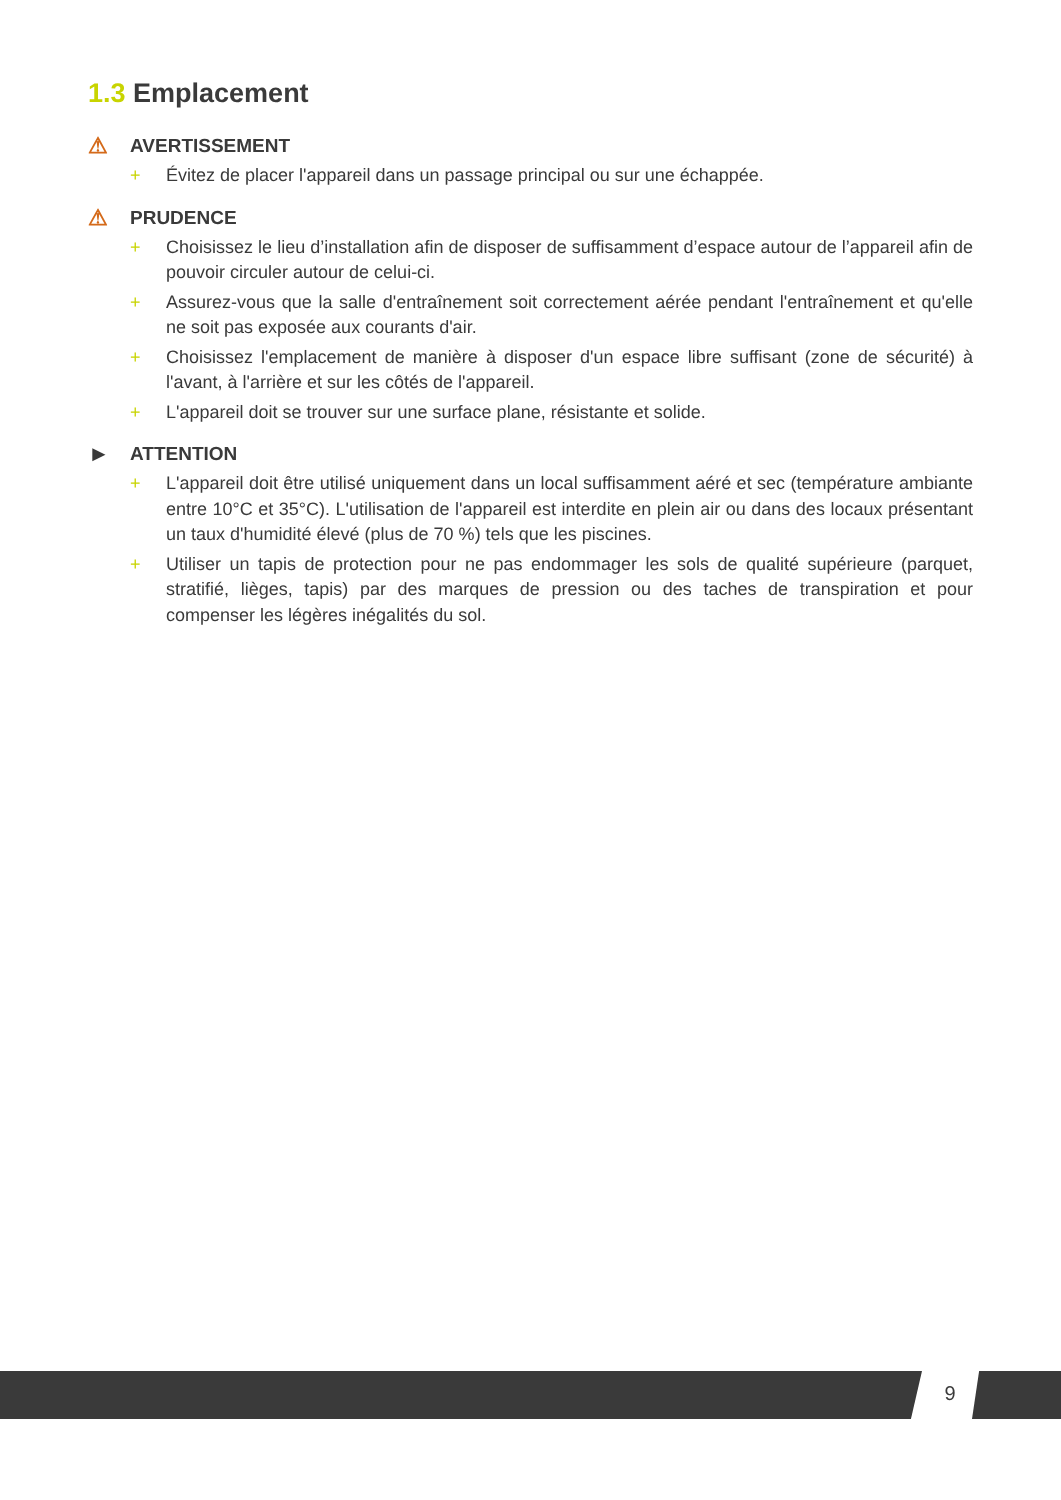1.3 Emplacement
⚠ AVERTISSEMENT
+ Évitez de placer l'appareil dans un passage principal ou sur une échappée.
⚠ PRUDENCE
+ Choisissez le lieu d’installation afin de disposer de suffisamment d’espace autour de l’appareil afin de pouvoir circuler autour de celui-ci.
+ Assurez-vous que la salle d'entraînement soit correctement aérée pendant l'entraînement et qu'elle ne soit pas exposée aux courants d'air.
+ Choisissez l'emplacement de manière à disposer d'un espace libre suffisant (zone de sécurité) à l'avant, à l'arrière et sur les côtés de l'appareil.
+ L'appareil doit se trouver sur une surface plane, résistante et solide.
► ATTENTION
+ L'appareil doit être utilisé uniquement dans un local suffisamment aéré et sec (température ambiante entre 10°C et 35°C). L'utilisation de l'appareil est interdite en plein air ou dans des locaux présentant un taux d'humidité élevé (plus de 70 %) tels que les piscines.
+ Utiliser un tapis de protection pour ne pas endommager les sols de qualité supérieure (parquet, stratifié, lièges, tapis) par des marques de pression ou des taches de transpiration et pour compenser les légères inégalités du sol.
9